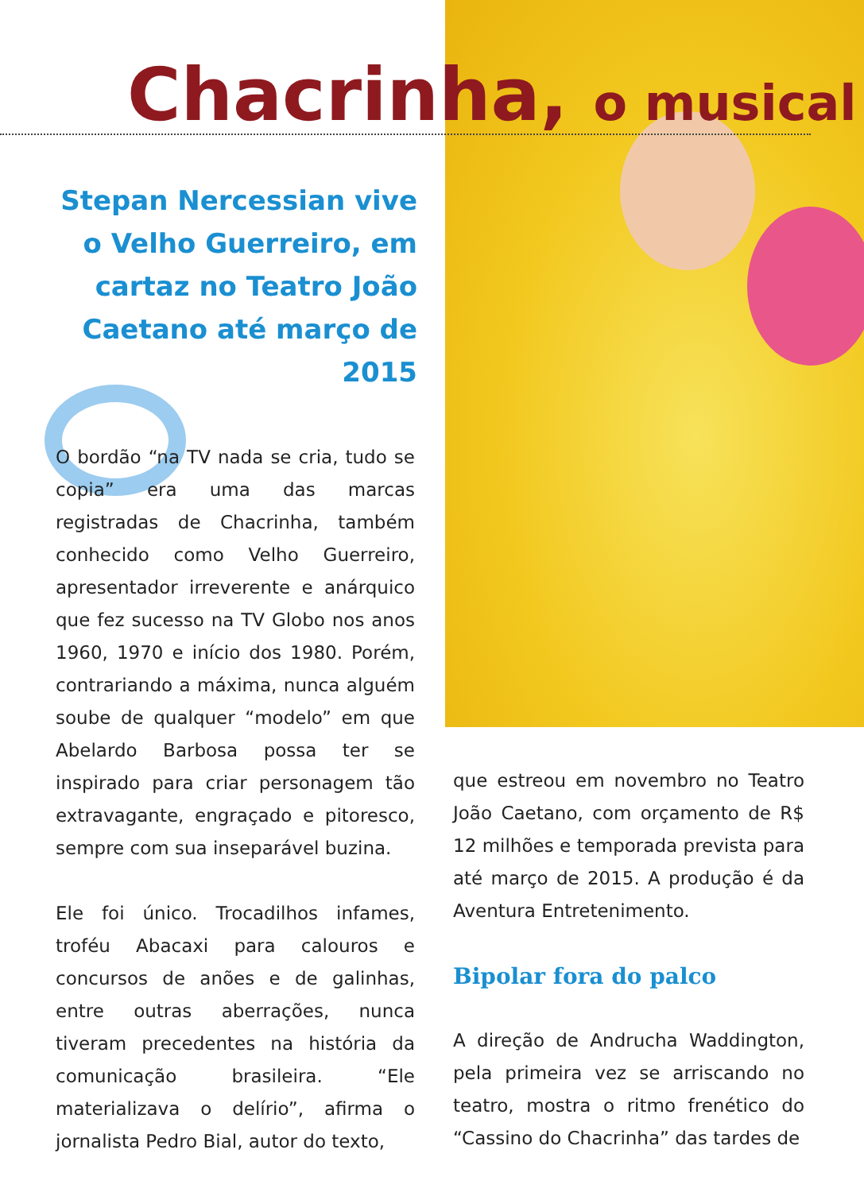Chacrinha, o musical
Stepan Nercessian vive o Velho Guerreiro, em cartaz no Teatro João Caetano até março de 2015
O bordão “na TV nada se cria, tudo se copia” era uma das marcas registradas de Chacrinha, também conhecido como Velho Guerreiro, apresentador irreverente e anárquico que fez sucesso na TV Globo nos anos 1960, 1970 e início dos 1980. Porém, contrariando a máxima, nunca alguém soube de qualquer “modelo” em que Abelardo Barbosa possa ter se inspirado para criar personagem tão extravagante, engraçado e pitoresco, sempre com sua inseparável buzina.
Ele foi único. Trocadilhos infames, troféu Abacaxi para calouros e concursos de anões e de galinhas, entre outras aberrações, nunca tiveram precedentes na história da comunicação brasileira. “Ele materializava o delírio”, afirma o jornalista Pedro Bial, autor do texto,
que estreou em novembro no Teatro João Caetano, com orçamento de R$ 12 milhões e temporada prevista para até março de 2015. A produção é da Aventura Entretenimento.
Bipolar fora do palco
A direção de Andrucha Waddington, pela primeira vez se arriscando no teatro, mostra o ritmo frenético do “Cassino do Chacrinha” das tardes de